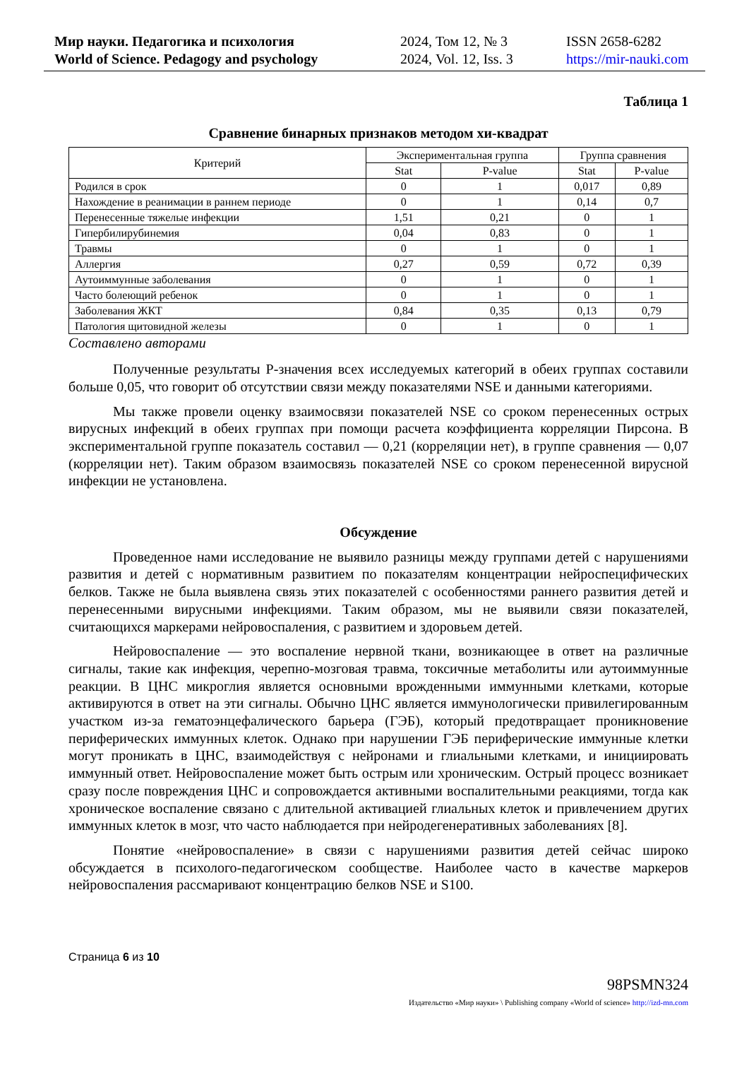Мир науки. Педагогика и психология
World of Science. Pedagogy and psychology
2024, Том 12, № 3
2024, Vol. 12, Iss. 3
ISSN 2658-6282
https://mir-nauki.com
Таблица 1
Сравнение бинарных признаков методом хи-квадрат
| Критерий | Экспериментальная группа | | Группа сравнения | |
| --- | --- | --- | --- | --- |
| | Stat | P-value | Stat | P-value |
| Родился в срок | 0 | 1 | 0,017 | 0,89 |
| Нахождение в реанимации в раннем периоде | 0 | 1 | 0,14 | 0,7 |
| Перенесенные тяжелые инфекции | 1,51 | 0,21 | 0 | 1 |
| Гипербилирубинемия | 0,04 | 0,83 | 0 | 1 |
| Травмы | 0 | 1 | 0 | 1 |
| Аллергия | 0,27 | 0,59 | 0,72 | 0,39 |
| Аутоиммунные заболевания | 0 | 1 | 0 | 1 |
| Часто болеющий ребенок | 0 | 1 | 0 | 1 |
| Заболевания ЖКТ | 0,84 | 0,35 | 0,13 | 0,79 |
| Патология щитовидной железы | 0 | 1 | 0 | 1 |
Составлено авторами
Полученные результаты P-значения всех исследуемых категорий в обеих группах составили больше 0,05, что говорит об отсутствии связи между показателями NSE и данными категориями.
Мы также провели оценку взаимосвязи показателей NSE со сроком перенесенных острых вирусных инфекций в обеих группах при помощи расчета коэффициента корреляции Пирсона. В экспериментальной группе показатель составил — 0,21 (корреляции нет), в группе сравнения — 0,07 (корреляции нет). Таким образом взаимосвязь показателей NSE со сроком перенесенной вирусной инфекции не установлена.
Обсуждение
Проведенное нами исследование не выявило разницы между группами детей с нарушениями развития и детей с нормативным развитием по показателям концентрации нейроспецифических белков. Также не была выявлена связь этих показателей с особенностями раннего развития детей и перенесенными вирусными инфекциями. Таким образом, мы не выявили связи показателей, считающихся маркерами нейровоспаления, с развитием и здоровьем детей.
Нейровоспаление — это воспаление нервной ткани, возникающее в ответ на различные сигналы, такие как инфекция, черепно-мозговая травма, токсичные метаболиты или аутоиммунные реакции. В ЦНС микроглия является основными врожденными иммунными клетками, которые активируются в ответ на эти сигналы. Обычно ЦНС является иммунологически привилегированным участком из-за гематоэнцефалического барьера (ГЭБ), который предотвращает проникновение периферических иммунных клеток. Однако при нарушении ГЭБ периферические иммунные клетки могут проникать в ЦНС, взаимодействуя с нейронами и глиальными клетками, и инициировать иммунный ответ. Нейровоспаление может быть острым или хроническим. Острый процесс возникает сразу после повреждения ЦНС и сопровождается активными воспалительными реакциями, тогда как хроническое воспаление связано с длительной активацией глиальных клеток и привлечением других иммунных клеток в мозг, что часто наблюдается при нейродегенеративных заболеваниях [8].
Понятие «нейровоспаление» в связи с нарушениями развития детей сейчас широко обсуждается в психолого-педагогическом сообществе. Наиболее часто в качестве маркеров нейровоспаления рассмаривают концентрацию белков NSE и S100.
Страница 6 из 10
98PSMN324
Издательство «Мир науки» \ Publishing company «World of science» http://izd-mn.com